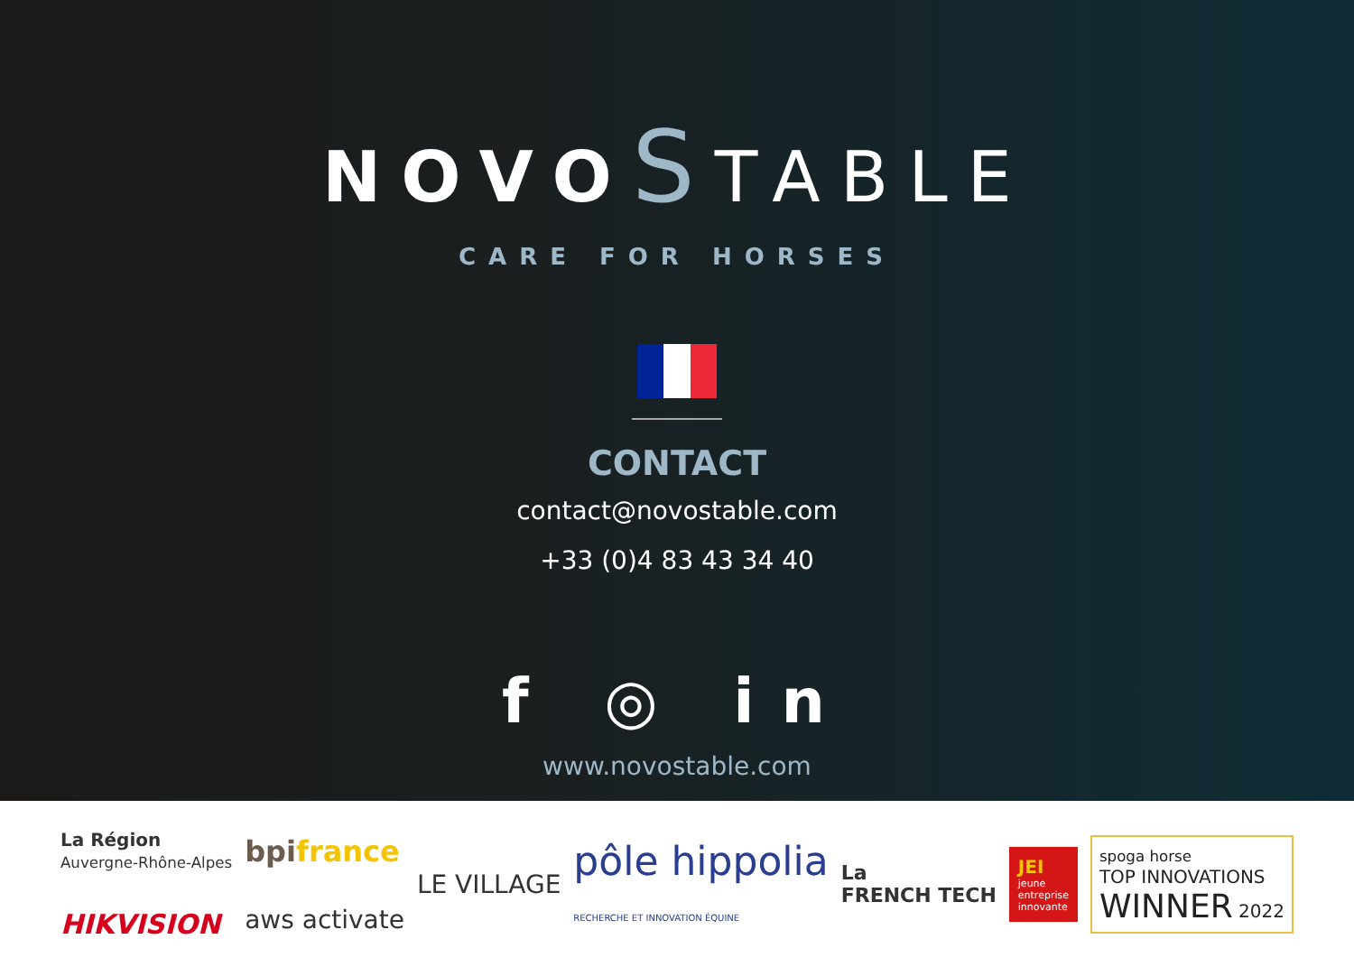NOVOSTABLE
CARE FOR HORSES
CONTACT
contact@novostable.com
+33 (0)4 83 43 34 40
f ◎ in
www.novostable.com
La Région
Auvergne-Rhône-Alpes
HIKVISION
bpifrance
aws activate
LE VILLAGE
pôle hippolia
RECHERCHE ET INNOVATION ÉQUINE
La
FRENCH TECH
JEI
jeune
entreprise
innovante
spoga horse
TOP INNOVATIONS
WINNER 2022